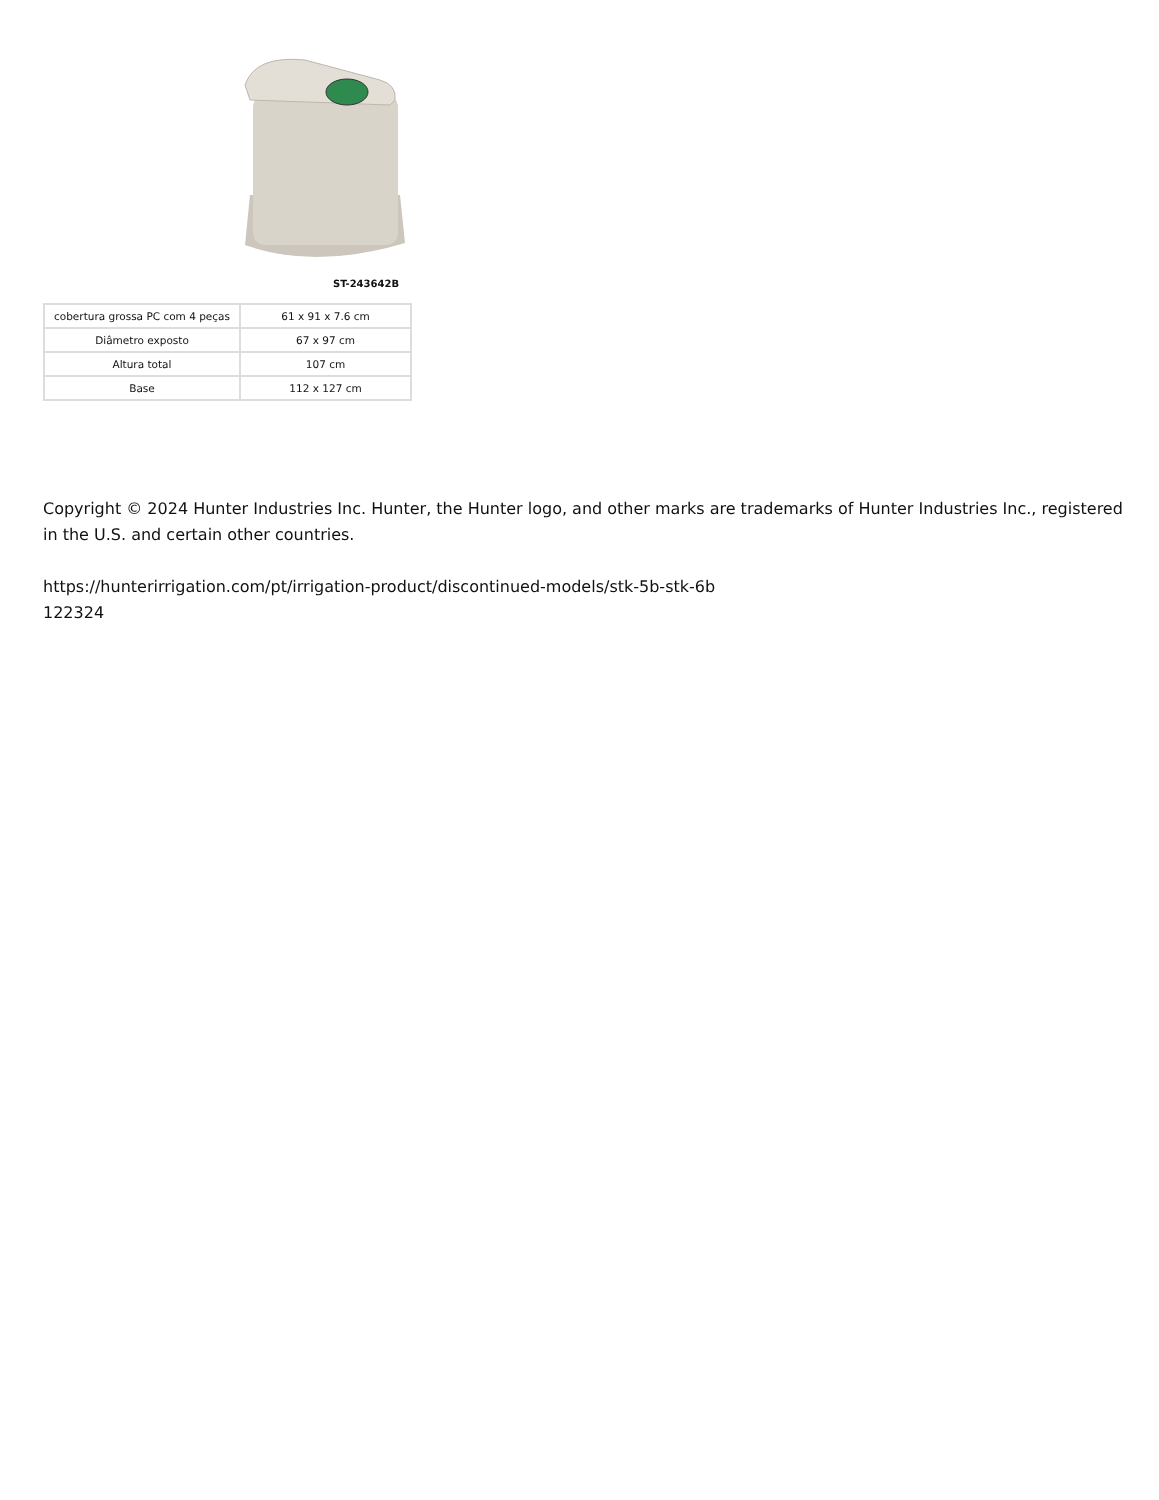ST-243642B
| cobertura grossa PC com 4 peças | 61 x 91 x 7.6 cm |
| Diâmetro exposto | 67 x 97 cm |
| Altura total | 107 cm |
| Base | 112 x 127 cm |
Copyright © 2024 Hunter Industries Inc. Hunter, the Hunter logo, and other marks are trademarks of Hunter Industries Inc., registered in the U.S. and certain other countries.
https://hunterirrigation.com/pt/irrigation-product/discontinued-models/stk-5b-stk-6b
122324